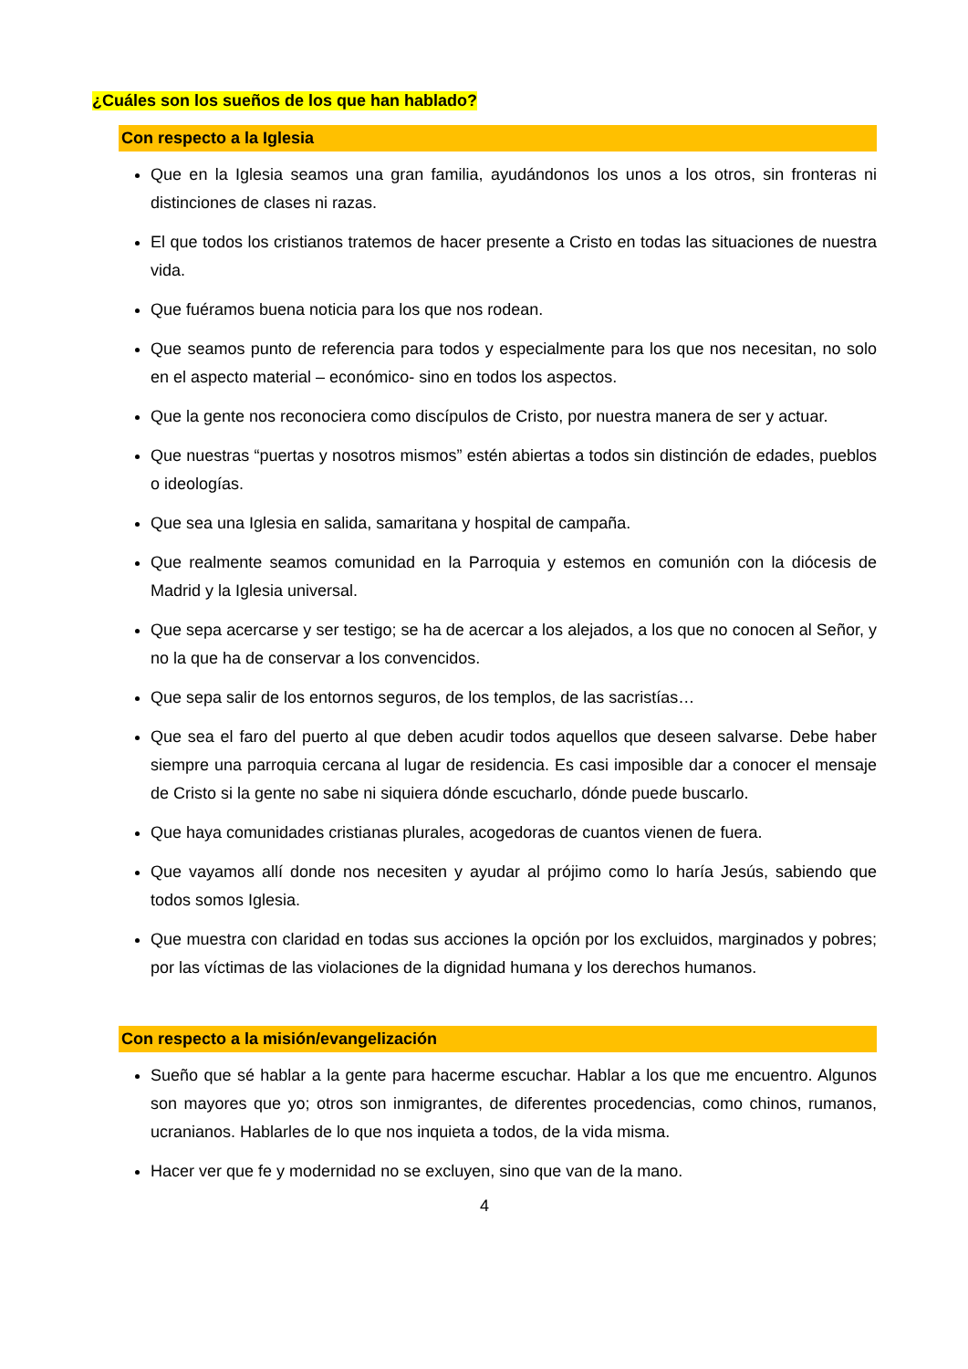¿Cuáles son los sueños de los que han hablado?
Con respecto a la Iglesia
Que en la Iglesia seamos una gran familia, ayudándonos los unos a los otros, sin fronteras ni distinciones de clases ni razas.
El que todos los cristianos tratemos de hacer presente a Cristo en todas las situaciones de nuestra vida.
Que fuéramos buena noticia para los que nos rodean.
Que seamos punto de referencia para todos y especialmente para los que nos necesitan, no solo en el aspecto material – económico- sino en todos los aspectos.
Que la gente nos reconociera como discípulos de Cristo, por nuestra manera de ser y actuar.
Que nuestras “puertas y nosotros mismos” estén abiertas a todos sin distinción de edades, pueblos o ideologías.
Que sea una Iglesia en salida, samaritana y hospital de campaña.
Que realmente seamos comunidad en la Parroquia y estemos en comunión con la diócesis de Madrid y la Iglesia universal.
Que sepa acercarse y ser testigo; se ha de acercar a los alejados, a los que no conocen al Señor, y no la que ha de conservar a los convencidos.
Que sepa salir de los entornos seguros, de los templos, de las sacristías…
Que sea el faro del puerto al que deben acudir todos aquellos que deseen salvarse. Debe haber siempre una parroquia cercana al lugar de residencia. Es casi imposible dar a conocer el mensaje de Cristo si la gente no sabe ni siquiera dónde escucharlo, dónde puede buscarlo.
Que haya comunidades cristianas plurales, acogedoras de cuantos vienen de fuera.
Que vayamos allí donde nos necesiten y ayudar al prójimo como lo haría Jesús, sabiendo que todos somos Iglesia.
Que muestra con claridad en todas sus acciones la opción por los excluidos, marginados y pobres; por las víctimas de las violaciones de la dignidad humana y los derechos humanos.
Con respecto a la misión/evangelización
Sueño que sé hablar a la gente para hacerme escuchar. Hablar a los que me encuentro. Algunos son mayores que yo; otros son inmigrantes, de diferentes procedencias, como chinos, rumanos, ucranianos. Hablarles de lo que nos inquieta a todos, de la vida misma.
Hacer ver que fe y modernidad no se excluyen, sino que van de la mano.
4